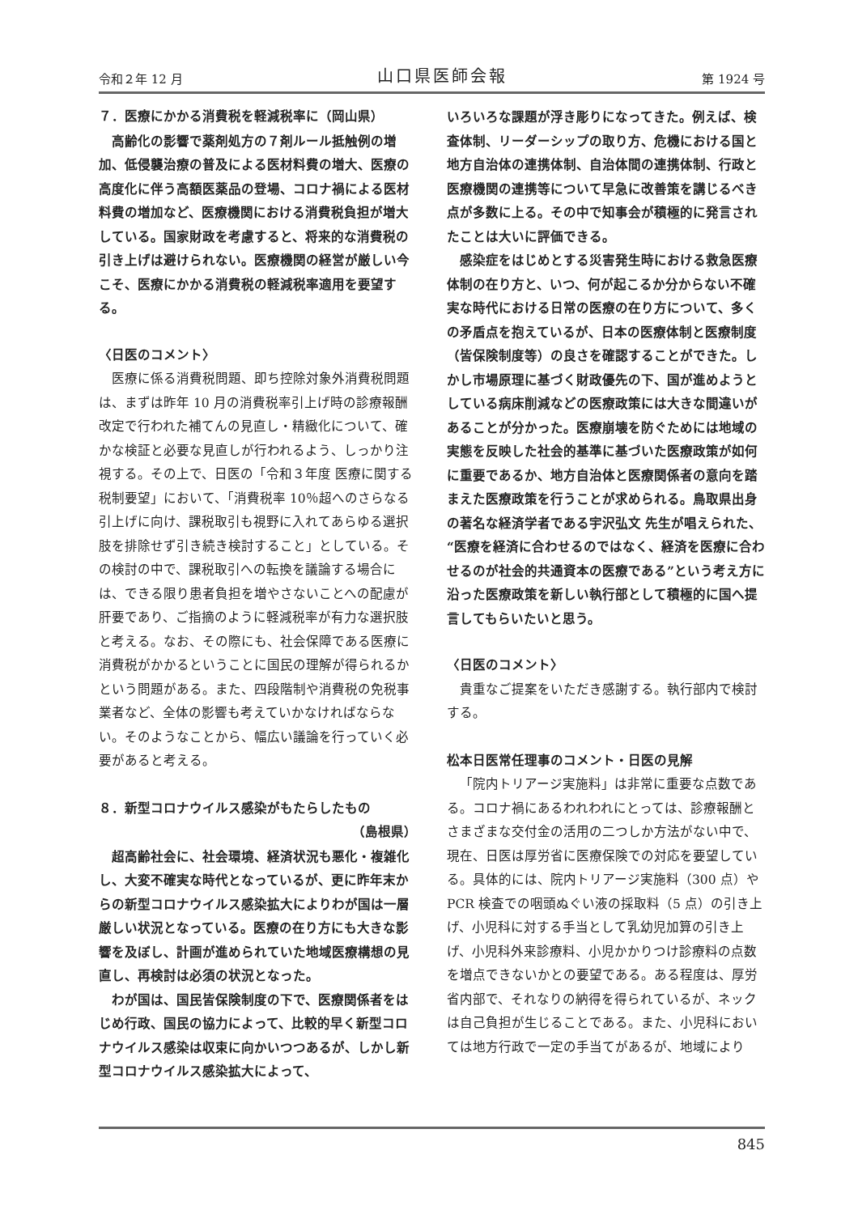令和２年 12 月 山口県医師会報 第 1924 号
７．医療にかかる消費税を軽減税率に（岡山県）
高齢化の影響で薬剤処方の７剤ルール抵触例の増加、低侵襲治療の普及による医材料費の増大、医療の高度化に伴う高額医薬品の登場、コロナ禍による医材料費の増加など、医療機関における消費税負担が増大している。国家財政を考慮すると、将来的な消費税の引き上げは避けられない。医療機関の経営が厳しい今こそ、医療にかかる消費税の軽減税率適用を要望する。
〈日医のコメント〉
医療に係る消費税問題、即ち控除対象外消費税問題は、まずは昨年 10 月の消費税率引上げ時の診療報酬改定で行われた補てんの見直し・精緻化について、確かな検証と必要な見直しが行われるよう、しっかり注視する。その上で、日医の「令和３年度 医療に関する税制要望」において、「消費税率 10％超へのさらなる引上げに向け、課税取引も視野に入れてあらゆる選択肢を排除せず引き続き検討すること」としている。その検討の中で、課税取引への転換を議論する場合には、できる限り患者負担を増やさないことへの配慮が肝要であり、ご指摘のように軽減税率が有力な選択肢と考える。なお、その際にも、社会保障である医療に消費税がかかるということに国民の理解が得られるかという問題がある。また、四段階制や消費税の免税事業者など、全体の影響も考えていかなければならない。そのようなことから、幅広い議論を行っていく必要があると考える。
８．新型コロナウイルス感染がもたらしたもの
（島根県）
超高齢社会に、社会環境、経済状況も悪化・複雑化し、大変不確実な時代となっているが、更に昨年末からの新型コロナウイルス感染拡大によりわが国は一層厳しい状況となっている。医療の在り方にも大きな影響を及ぼし、計画が進められていた地域医療構想の見直し、再検討は必須の状況となった。
わが国は、国民皆保険制度の下で、医療関係者をはじめ行政、国民の協力によって、比較的早く新型コロナウイルス感染は収束に向かいつつあるが、しかし新型コロナウイルス感染拡大によって、
いろいろな課題が浮き彫りになってきた。例えば、検査体制、リーダーシップの取り方、危機における国と地方自治体の連携体制、自治体間の連携体制、行政と医療機関の連携等について早急に改善策を講じるべき点が多数に上る。その中で知事会が積極的に発言されたことは大いに評価できる。
感染症をはじめとする災害発生時における救急医療体制の在り方と、いつ、何が起こるか分からない不確実な時代における日常の医療の在り方について、多くの矛盾点を抱えているが、日本の医療体制と医療制度（皆保険制度等）の良さを確認することができた。しかし市場原理に基づく財政優先の下、国が進めようとしている病床削減などの医療政策には大きな間違いがあることが分かった。医療崩壊を防ぐためには地域の実態を反映した社会的基準に基づいた医療政策が如何に重要であるか、地方自治体と医療関係者の意向を踏まえた医療政策を行うことが求められる。鳥取県出身の著名な経済学者である宇沢弘文 先生が唱えられた、“医療を経済に合わせるのではなく、経済を医療に合わせるのが社会的共通資本の医療である”という考え方に沿った医療政策を新しい執行部として積極的に国へ提言してもらいたいと思う。
〈日医のコメント〉
貴重なご提案をいただき感謝する。執行部内で検討する。
松本日医常任理事のコメント・日医の見解
「院内トリアージ実施料」は非常に重要な点数である。コロナ禍にあるわれわれにとっては、診療報酬とさまざまな交付金の活用の二つしか方法がない中で、現在、日医は厚労省に医療保険での対応を要望している。具体的には、院内トリアージ実施料（300 点）や PCR 検査での咽頭ぬぐい液の採取料（5 点）の引き上げ、小児科に対する手当として乳幼児加算の引き上げ、小児科外来診療料、小児かかりつけ診療料の点数を増点できないかとの要望である。ある程度は、厚労省内部で、それなりの納得を得られているが、ネックは自己負担が生じることである。また、小児科においては地方行政で一定の手当てがあるが、地域により
845